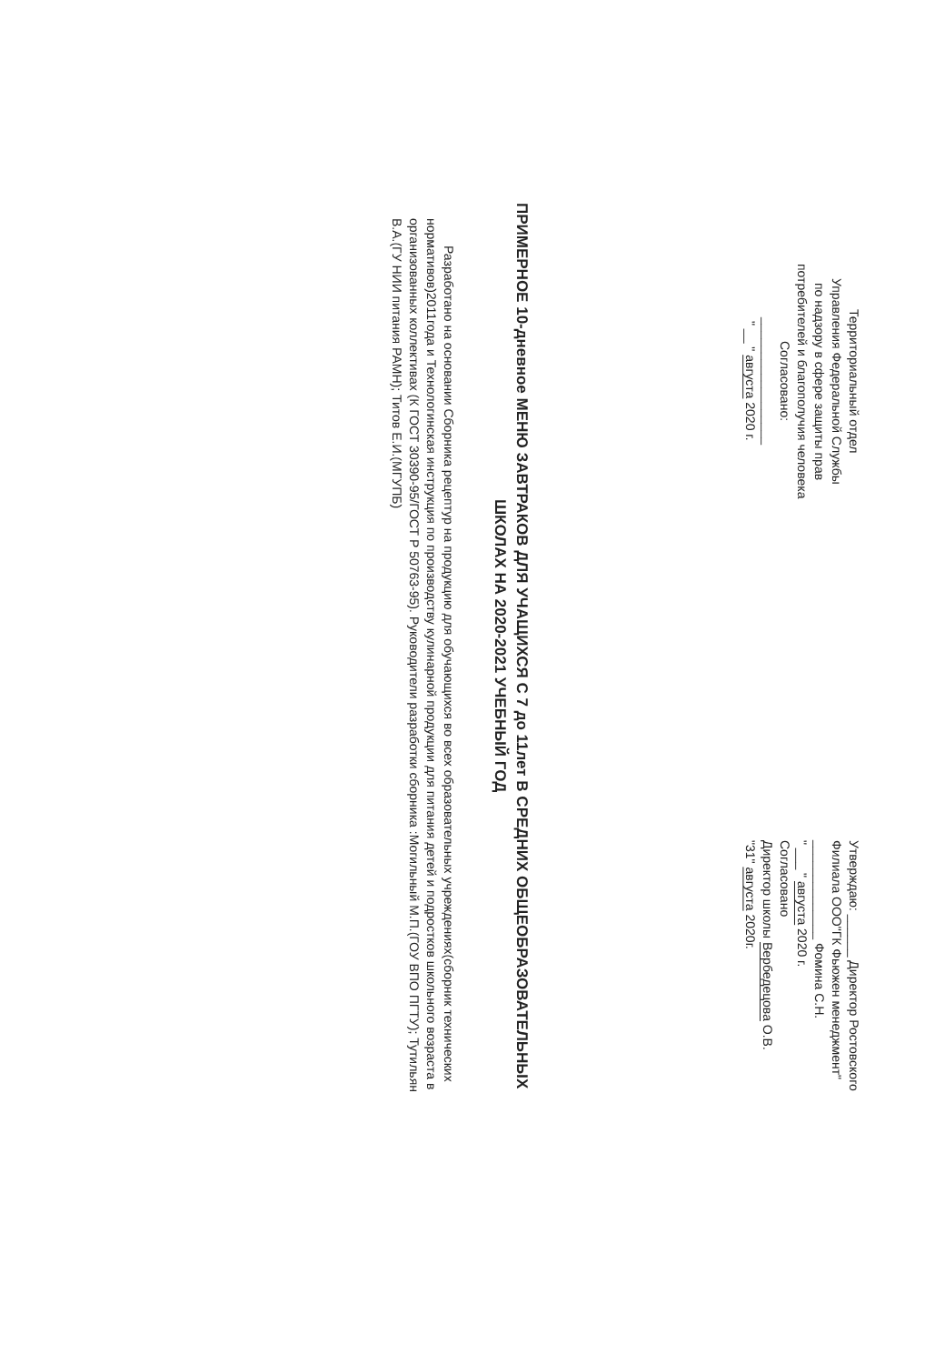Территориальный отдел
Управления Федеральной Службы
по надзору в сфере защиты прав
потребителей и благополучия человека
Согласовано:
__________________
" __ " августа 2020 г.
Утверждаю: ______ Директор Ростовского
Филиала ООО"ГК Фьюжен менеджмент"
______________ Фомина С.Н.
" ___ " августа 2020 г.
Согласовано
Директор школы Вербедецова О.В.
"31" августа 2020г.
ПРИМЕРНОЕ 10-дневное МЕНЮ ЗАВТРАКОВ ДЛЯ УЧАЩИХСЯ С 7 до 11лет В СРЕДНИХ ОБЩЕОБРАЗОВАТЕЛЬНЫХ
ШКОЛАХ НА 2020-2021 УЧЕБНЫЙ ГОД
Разработано на основании Сборника рецептур на продукцию для обучающихся во всех образовательных учреждениях(сборник технических нормативов)2011года и Технологинская инструкция по производству кулинарной продукции для питания детей и подростков школьного возраста в организованных коллективах (К ГОСТ 30390-95/ГОСТ Р 50763-95). Руководители разработки сборника :Могильный М.П.(ГОУ ВПО ПГТУ); Тутильян В.А.(ГУ НИИ питания РАМН); Титов Е.И.(МГУПБ)